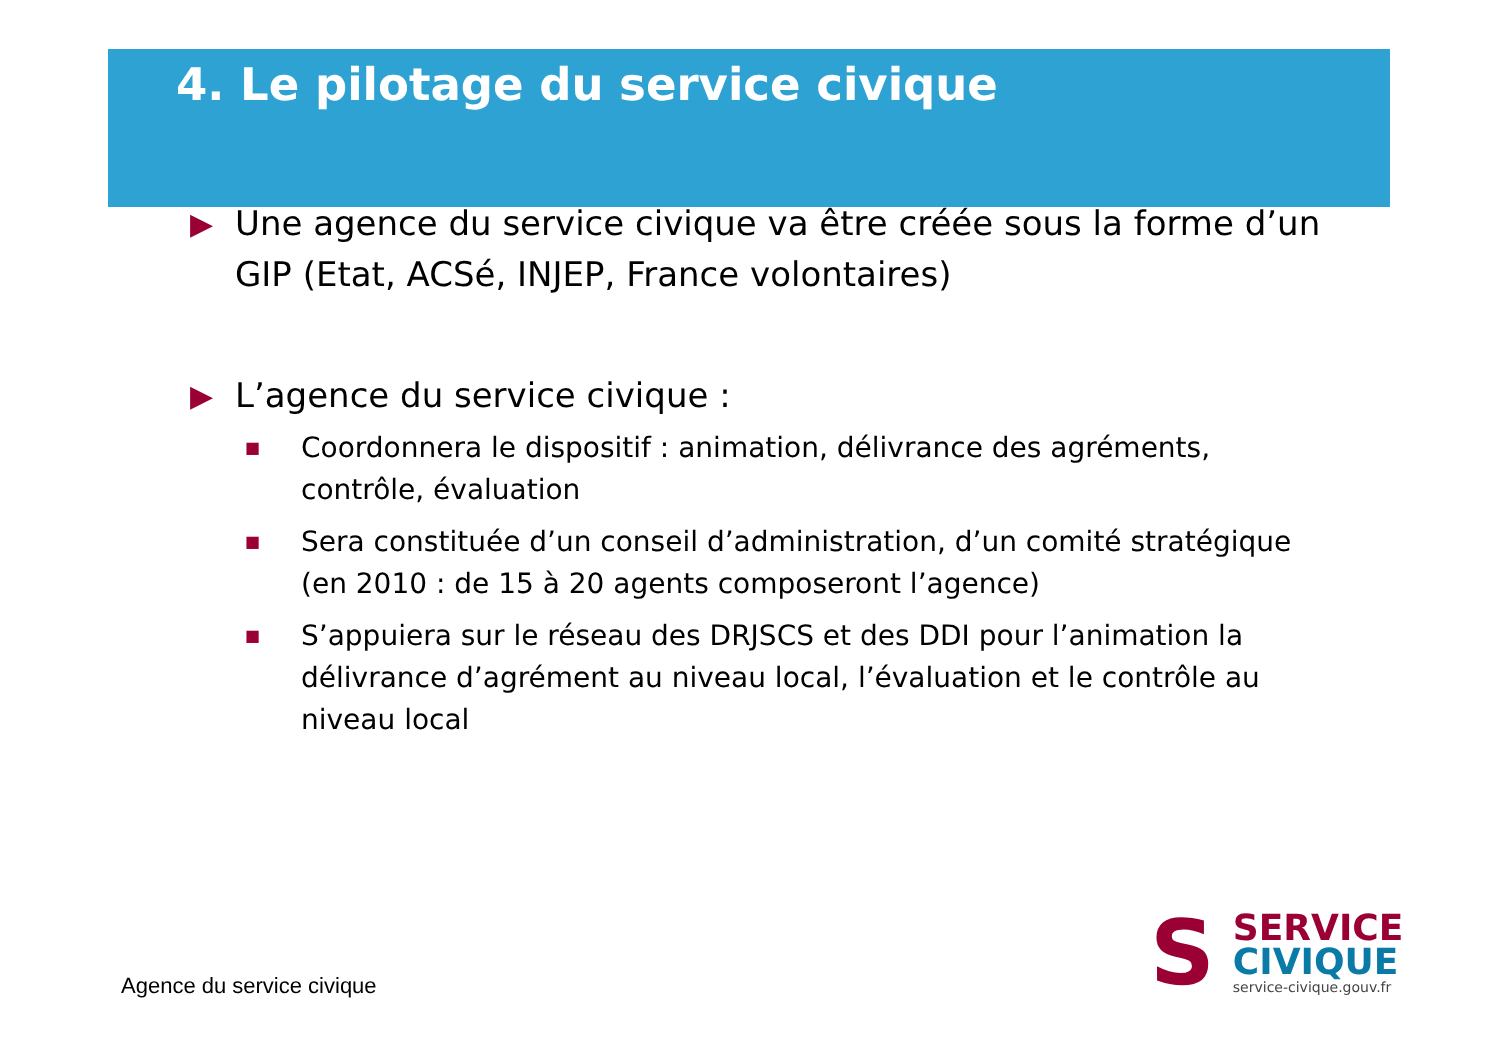4. Le pilotage du service civique
▶ Une agence du service civique va être créée sous la forme d’un GIP (Etat, ACSé, INJEP, France volontaires)
▶ L’agence du service civique :
■ Coordonnera le dispositif : animation, délivrance des agréments, contrôle, évaluation
■ Sera constituée d’un conseil d’administration, d’un comité stratégique (en 2010 : de 15 à 20 agents composeront l’agence)
■ S’appuiera sur le réseau des DRJSCS et des DDI pour l’animation la délivrance d’agrément au niveau local, l’évaluation et le contrôle au niveau local
Agence du service civique
S
SERVICE
CIVIQUE
service-civique.gouv.fr